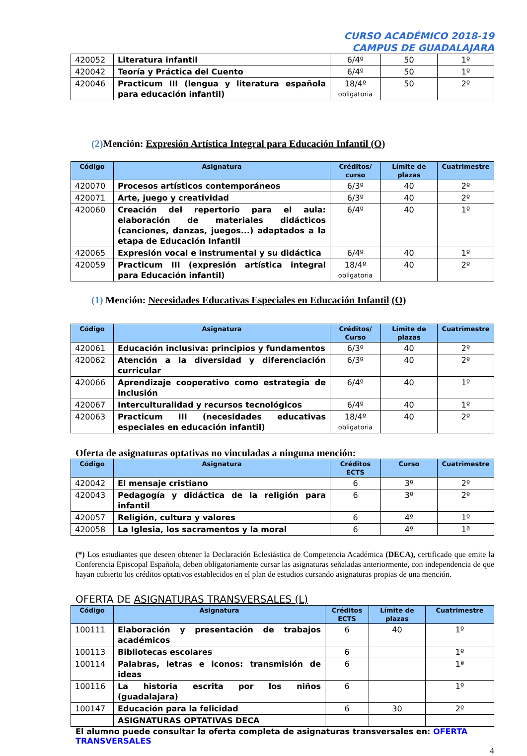CURSO ACADÉMICO 2018-19
CAMPUS DE GUADALAJARA
| 420052 | Literatura infantil | 6/4º | 50 | 1º |
| 420042 | Teoría y Práctica del Cuento | 6/4º | 50 | 1º |
| 420046 | Practicum III (lengua y literatura española para educación infantil) | 18/4º obligatoria | 50 | 2º |
(2) Mención: Expresión Artística Integral para Educación Infantil (O)
| Código | Asignatura | Créditos/ curso | Límite de plazas | Cuatrimestre |
| --- | --- | --- | --- | --- |
| 420070 | Procesos artísticos contemporáneos | 6/3º | 40 | 2º |
| 420071 | Arte, juego y creatividad | 6/3º | 40 | 2º |
| 420060 | Creación del repertorio para el aula: elaboración de materiales didácticos (canciones, danzas, juegos...) adaptados a la etapa de Educación Infantil | 6/4º | 40 | 1º |
| 420065 | Expresión vocal e instrumental y su didáctica | 6/4º | 40 | 1º |
| 420059 | Practicum III (expresión artística integral para Educación infantil) | 18/4º obligatoria | 40 | 2º |
(1) Mención: Necesidades Educativas Especiales en Educación Infantil (O)
| Código | Asignatura | Créditos/ Curso | Límite de plazas | Cuatrimestre |
| --- | --- | --- | --- | --- |
| 420061 | Educación inclusiva: principios y fundamentos | 6/3º | 40 | 2º |
| 420062 | Atención a la diversidad y diferenciación curricular | 6/3º | 40 | 2º |
| 420066 | Aprendizaje cooperativo como estrategia de inclusión | 6/4º | 40 | 1º |
| 420067 | Interculturalidad y recursos tecnológicos | 6/4º | 40 | 1º |
| 420063 | Practicum III (necesidades educativas especiales en educación infantil) | 18/4º obligatoria | 40 | 2º |
Oferta de asignaturas optativas no vinculadas a ninguna mención:
| Código | Asignatura | Créditos ECTS | Curso | Cuatrimestre |
| --- | --- | --- | --- | --- |
| 420042 | El mensaje cristiano | 6 | 3º | 2º |
| 420043 | Pedagogía y didáctica de la religión para infantil | 6 | 3º | 2º |
| 420057 | Religión, cultura y valores | 6 | 4º | 1º |
| 420058 | La Iglesia, los sacramentos y la moral | 6 | 4º | 1ª |
(*) Los estudiantes que deseen obtener la Declaración Eclesiástica de Competencia Académica (DECA), certificado que emite la Conferencia Episcopal Española, deben obligatoriamente cursar las asignaturas señaladas anteriormente, con independencia de que hayan cubierto los créditos optativos establecidos en el plan de estudios cursando asignaturas propias de una mención.
OFERTA DE ASIGNATURAS TRANSVERSALES (L)
| Código | Asignatura | Créditos ECTS | Límite de plazas | Cuatrimestre |
| --- | --- | --- | --- | --- |
| 100111 | Elaboración y presentación de trabajos académicos | 6 | 40 | 1º |
| 100113 | Bibliotecas escolares | 6 | | 1º |
| 100114 | Palabras, letras e iconos: transmisión de ideas | 6 | | 1ª |
| 100116 | La historia escrita por los niños (guadalajara) | 6 | | 1º |
| 100147 | Educación para la felicidad | 6 | 30 | 2º |
| | ASIGNATURAS OPTATIVAS DECA | | | |
El alumno puede consultar la oferta completa de asignaturas transversales en: OFERTA TRANSVERSALES
4